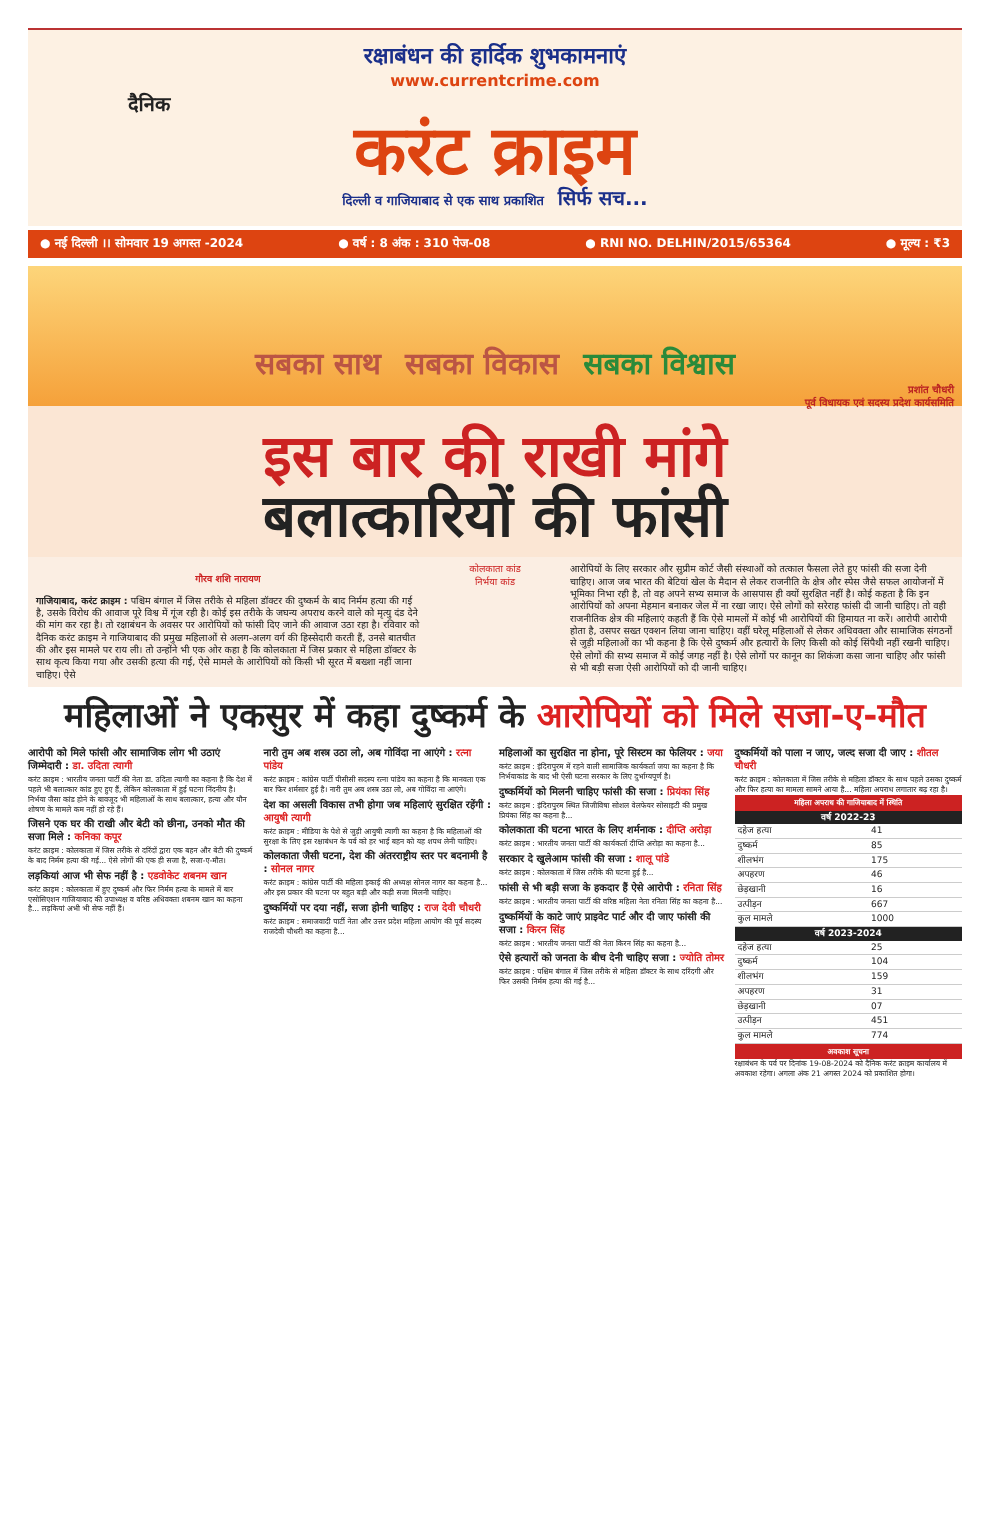रक्षाबंधन की हार्दिक शुभकामनाएं
www.currentcrime.com
दैनिक
करंट क्राइम
दिल्ली व गाजियाबाद से एक साथ प्रकाशित सिर्फ सच...
● नई दिल्ली ।। सोमवार 19 अगस्त -2024 ● वर्ष : 8 अंक : 310 पेज-08 ● RNI NO. DELHIN/2015/65364 ● मूल्य : ₹3
सबका साथ सबका विकास सबका विश्वास
प्रशांत चौधरी
पूर्व विधायक एवं सदस्य प्रदेश कार्यसमिति
इस बार की राखी मांगे
बलात्कारियों की फांसी
गौरव शशि नारायण
गाजियाबाद, करंट क्राइम : पश्चिम बंगाल में जिस तरीके से महिला डॉक्टर की दुष्कर्म के बाद निर्मम हत्या की गई है, उसके विरोध की आवाज पूरे विश्व में गूंज रही है। कोई इस तरीके के जघन्य अपराध करने वाले को मृत्यु दंड देने की मांग कर रहा है। तो रक्षाबंधन के अवसर पर आरोपियों को फांसी दिए जाने की आवाज उठा रहा है। रविवार को दैनिक करंट क्राइम ने गाजियाबाद की प्रमुख महिलाओं से अलग-अलग वर्ग की हिस्सेदारी करती हैं, उनसे बातचीत की और इस मामले पर राय ली। तो उन्होंने भी एक ओर कहा है कि कोलकाता में जिस प्रकार से महिला डॉक्टर के साथ कृत्य किया गया और उसकी हत्या की गई, ऐसे मामले के आरोपियों को किसी भी सूरत में बख्शा नहीं जाना चाहिए। ऐसे
कोलकाता कांड
निर्भया कांड
आरोपियों के लिए सरकार और सुप्रीम कोर्ट जैसी संस्थाओं को तत्काल फैसला लेते हुए फांसी की सजा देनी चाहिए। आज जब भारत की बेटियां खेल के मैदान से लेकर राजनीति के क्षेत्र और स्पेस जैसे सफल आयोजनों में भूमिका निभा रही है, तो वह अपने सभ्य समाज के आसपास ही क्यों सुरक्षित नहीं है। कोई कहता है कि इन आरोपियों को अपना मेहमान बनाकर जेल में ना रखा जाए। ऐसे लोगों को सरेराह फांसी दी जानी चाहिए। तो वही राजनीतिक क्षेत्र की महिलाएं कहती हैं कि ऐसे मामलों में कोई भी आरोपियों की हिमायत ना करें। आरोपी आरोपी होता है, उसपर सख्त एक्शन लिया जाना चाहिए। वहीं घरेलू महिलाओं से लेकर अधिवक्ता और सामाजिक संगठनों से जुड़ी महिलाओं का भी कहना है कि ऐसे दुष्कर्म और हत्यारों के लिए किसी को कोई सिंपैथी नहीं रखनी चाहिए। ऐसे लोगों की सभ्य समाज में कोई जगह नहीं है। ऐसे लोगों पर कानून का शिकंजा कसा जाना चाहिए और फांसी से भी बड़ी सजा ऐसी आरोपियों को दी जानी चाहिए।
महिलाओं ने एकसुर में कहा दुष्कर्म के आरोपियों को मिले सजा-ए-मौत
आरोपी को मिले फांसी और सामाजिक लोग भी उठाएं जिम्मेदारी : डा. उदिता त्यागी
करंट क्राइम : भारतीय जनता पार्टी की नेता डा. उदिता त्यागी का कहना है कि देश में पहले भी बलात्कार कांड हुए हुए हैं, लेकिन कोलकाता में हुई घटना निंदनीय है। निर्भया जैसा कांड होने के बावजूद भी महिलाओं के साथ बलात्कार, हत्या और यौन शोषण के मामले कम नहीं हो रहे हैं।
जिसने एक घर की राखी और बेटी को छीना, उनको मौत की सजा मिले : कनिका कपूर
करंट क्राइम : कोलकाता में जिस तरीके से दरिंदों द्वारा एक बहन और बेटी की दुष्कर्म के बाद निर्मम हत्या की गई... ऐसे लोगों की एक ही सजा है, सजा-ए-मौत।
लड़कियां आज भी सेफ नहीं है : एडवोकेट शबनम खान
करंट क्राइम : कोलकाता में हुए दुष्कर्म और फिर निर्मम हत्या के मामले में बार एसोसिएशन गाजियाबाद की उपाध्यक्ष व वरिष्ठ अधिवक्ता शबनम खान का कहना है... लड़कियां अभी भी सेफ नहीं हैं।
नारी तुम अब शस्त्र उठा लो, अब गोविंदा ना आएंगे : रत्ना पांडेय
करंट क्राइम : कांग्रेस पार्टी पीसीसी सदस्य रत्ना पांडेय का कहना है कि मानवता एक बार फिर शर्मसार हुई है। नारी तुम अब शस्त्र उठा लो, अब गोविंदा ना आएंगे।
देश का असली विकास तभी होगा जब महिलाएं सुरक्षित रहेंगी : आयुषी त्यागी
करंट क्राइम : मीडिया के पेशे से जुड़ी आयुषी त्यागी का कहना है कि महिलाओं की सुरक्षा के लिए इस रक्षाबंधन के पर्व को हर भाई बहन को यह शपथ लेनी चाहिए।
कोलकाता जैसी घटना, देश की अंतरराष्ट्रीय स्तर पर बदनामी है : सोनल नागर
करंट क्राइम : कांग्रेस पार्टी की महिला इकाई की अध्यक्ष सोनल नागर का कहना है... और इस प्रकार की घटना पर बहुत बड़ी और कड़ी सजा मिलनी चाहिए।
दुष्कर्मियों पर दया नहीं, सजा होनी चाहिए : राज देवी चौधरी
करंट क्राइम : समाजवादी पार्टी नेता और उत्तर प्रदेश महिला आयोग की पूर्व सदस्य राजदेवी चौधरी का कहना है...
महिलाओं का सुरक्षित ना होना, पूरे सिस्टम का फेलियर : जया
करंट क्राइम : इंदिरापुरम में रहने वाली सामाजिक कार्यकर्ता जया का कहना है कि निर्भयाकांड के बाद भी ऐसी घटना सरकार के लिए दुर्भाग्यपूर्ण है।
दुष्कर्मियों को मिलनी चाहिए फांसी की सजा : प्रियंका सिंह
करंट क्राइम : इंदिरापुरम स्थित जिजीविषा सोशल वेलफेयर सोसाइटी की प्रमुख प्रियंका सिंह का कहना है...
कोलकाता की घटना भारत के लिए शर्मनाक : दीप्ति अरोड़ा
करंट क्राइम : भारतीय जनता पार्टी की कार्यकर्ता दीप्ति अरोड़ा का कहना है...
सरकार दे खुलेआम फांसी की सजा : शालू पांडे
करंट क्राइम : कोलकाता में जिस तरीके की घटना हुई है...
फांसी से भी बड़ी सजा के हकदार हैं ऐसे आरोपी : रनिता सिंह
करंट क्राइम : भारतीय जनता पार्टी की वरिष्ठ महिला नेता रनिता सिंह का कहना है...
दुष्कर्मियों के काटे जाएं प्राइवेट पार्ट और दी जाए फांसी की सजा : किरन सिंह
करंट क्राइम : भारतीय जनता पार्टी की नेता किरन सिंह का कहना है...
ऐसे हत्यारों को जनता के बीच देनी चाहिए सजा : ज्योति तोमर
करंट क्राइम : पश्चिम बंगाल में जिस तरीके से महिला डॉक्टर के साथ दरिंदगी और फिर उसकी निर्मम हत्या की गई है...
दुष्कर्मियों को पाला न जाए, जल्द सजा दी जाए : शीतल चौधरी
करंट क्राइम : कोलकाता में जिस तरीके से महिला डॉक्टर के साथ पहले उसका दुष्कर्म और फिर हत्या का मामला सामने आया है... महिला अपराध लगातार बढ़ रहा है।
महिला अपराध की गाजियाबाद में स्थिति
| वर्ष 2022-23 | |
| --- | --- |
| दहेज हत्या | 41 |
| दुष्कर्म | 85 |
| शीलभंग | 175 |
| अपहरण | 46 |
| छेड़खानी | 16 |
| उत्पीड़न | 667 |
| कुल मामले | 1000 |
| वर्ष 2023-2024 | |
| दहेज हत्या | 25 |
| दुष्कर्म | 104 |
| शीलभंग | 159 |
| अपहरण | 31 |
| छेड़खानी | 07 |
| उत्पीड़न | 451 |
| कुल मामले | 774 |
अवकाश सूचना
रक्षाबंधन के पर्व पर दिनांक 19-08-2024 को दैनिक करंट क्राइम कार्यालय में अवकाश रहेगा। अगला अंक 21 अगस्त 2024 को प्रकाशित होगा।